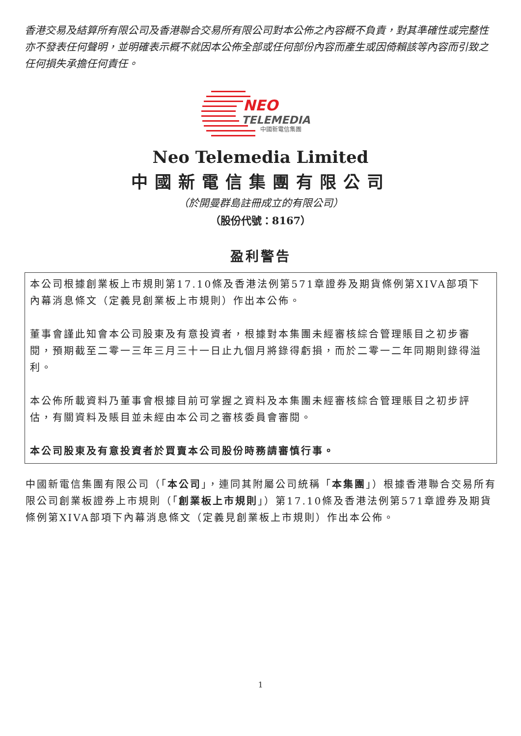香港交易及結算所有限公司及香港聯合交易所有限公司對本公佈之內容概不負責，對其準確性或完整性亦不發表任何聲明，並明確表示概不就因本公佈全部或任何部份內容而產生或因倚賴該等內容而引致之任何損失承擔任何責任。
NEO
TELEMEDIA
中國新電信集團
Neo Telemedia Limited
中國新電信集團有限公司
（於開曼群島註冊成立的有限公司）
（股份代號：8167）
盈利警告
本公司根據創業板上市規則第17.10條及香港法例第571章證券及期貨條例第XIVA部項下內幕消息條文（定義見創業板上市規則）作出本公佈。
董事會謹此知會本公司股東及有意投資者，根據對本集團未經審核綜合管理賬目之初步審閱，預期截至二零一三年三月三十一日止九個月將錄得虧損，而於二零一二年同期則錄得溢利。
本公佈所載資料乃董事會根據目前可掌握之資料及本集團未經審核綜合管理賬目之初步評估，有關資料及賬目並未經由本公司之審核委員會審閱。
本公司股東及有意投資者於買賣本公司股份時務請審慎行事。
中國新電信集團有限公司（「本公司」，連同其附屬公司統稱「本集團」）根據香港聯合交易所有限公司創業板證券上市規則（「創業板上市規則」）第17.10條及香港法例第571章證券及期貨條例第XIVA部項下內幕消息條文（定義見創業板上市規則）作出本公佈。
1